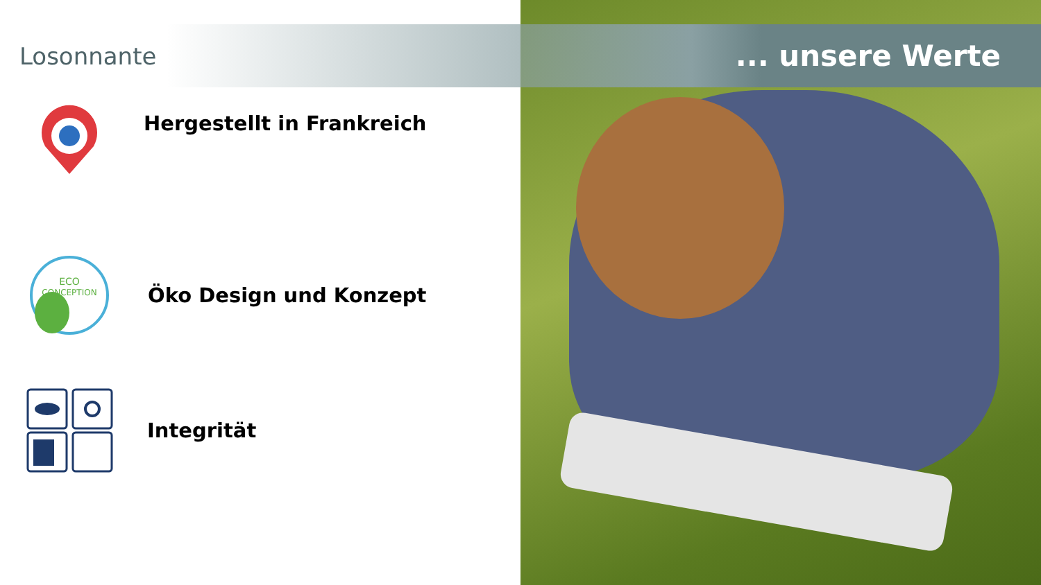Losonnante
... unsere Werte
Hergestellt in Frankreich
ECO
CONCEPTION
Öko Design und Konzept
Integrität